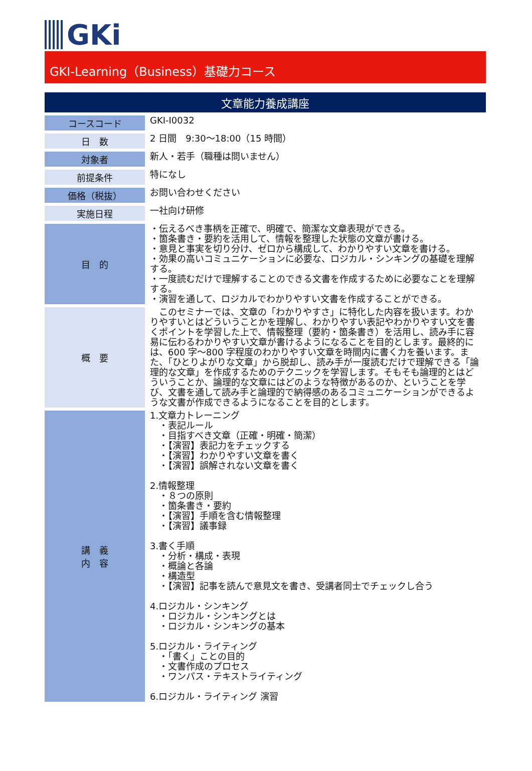GKi
GKI-Learning（Business）基礎力コース
文章能力養成講座
| コースコード | GKI-I0032 |
| 日 数 | 2 日間 9:30～18:00（15 時間） |
| 対象者 | 新人・若手（職種は問いません） |
| 前提条件 | 特になし |
| 価格（税抜） | お問い合わせください |
| 実施日程 | 一社向け研修 |
| 目 的 | ・伝えるべき事柄を正確で、明確で、簡潔な文章表現ができる。 ・箇条書き・要約を活用して、情報を整理した状態の文章が書ける。 ・意見と事実を切り分け、ゼロから構成して、わかりやすい文章を書ける。 ・効果の高いコミュニケーションに必要な、ロジカル・シンキングの基礎を理解する。 ・一度読むだけで理解することのできる文書を作成するために必要なことを理解する。 ・演習を通して、ロジカルでわかりやすい文書を作成することができる。 |
| 概 要 | このセミナーでは、文章の「わかりやすさ」に特化した内容を扱います。わかりやすいとはどういうことかを理解し、わかりやすい表記やわかりやすい文を書くポイントを学習した上で、情報整理（要約・箇条書き）を活用し、読み手に容易に伝わるわかりやすい文章が書けるようになることを目的とします。最終的には、600 字～800 字程度のわかりやすい文章を時間内に書く力を養います。また、「ひとりよがりな文章」から脱却し、読み手が一度読むだけで理解できる「論理的な文章」を作成するためのテクニックを学習します。そもそも論理的とはどういうことか、論理的な文章にはどのような特徴があるのか、ということを学び、文書を通して読み手と論理的で納得感のあるコミュニケーションができるような文書が作成できるようになることを目的とします。 |
| 講 義 内 容 | 1.文章力トレーニング ・表記ルール ・目指すべき文章（正確・明確・簡潔） ・【演習】表記力をチェックする ・【演習】わかりやすい文章を書く ・【演習】誤解されない文章を書く 2.情報整理 ・８つの原則 ・箇条書き・要約 ・【演習】手順を含む情報整理 ・【演習】議事録 3.書く手順 ・分析・構成・表現 ・概論と各論 ・構造型 ・【演習】記事を読んで意見文を書き、受講者同士でチェックし合う 4.ロジカル・シンキング ・ロジカル・シンキングとは ・ロジカル・シンキングの基本 5.ロジカル・ライティング ・「書く」ことの目的 ・文書作成のプロセス ・ワンパス・テキストライティング 6.ロジカル・ライティング 演習 |